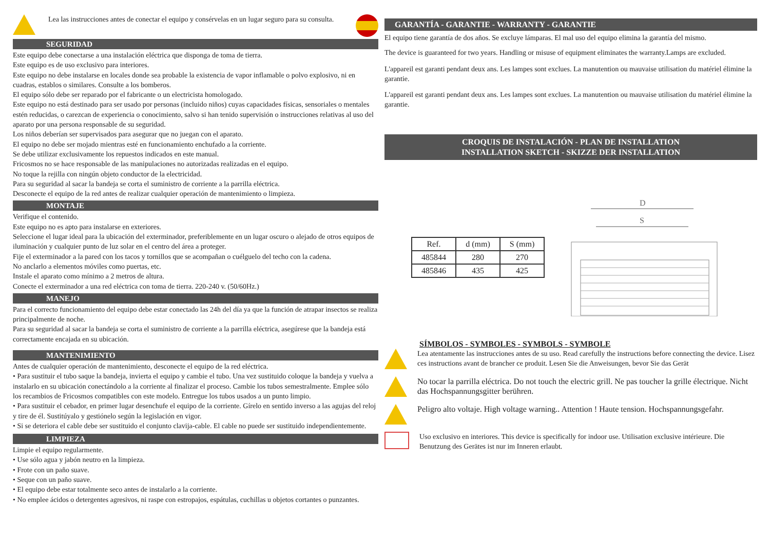Lea las instrucciones antes de conectar el equipo y consérvelas en un lugar seguro para su consulta.
SEGURIDAD
Este equipo debe conectarse a una instalación eléctrica que disponga de toma de tierra.
Este equipo es de uso exclusivo para interiores.
Este equipo no debe instalarse en locales donde sea probable la existencia de vapor inflamable o polvo explosivo, ni en cuadras, establos o similares. Consulte a los bomberos.
El equipo sólo debe ser reparado por el fabricante o un electricista homologado.
Este equipo no está destinado para ser usado por personas (incluido niños) cuyas capacidades físicas, sensoriales o mentales estén reducidas, o carezcan de experiencia o conocimiento, salvo si han tenido supervisión o instrucciones relativas al uso del aparato por una persona responsable de su seguridad.
Los niños deberían ser supervisados para asegurar que no juegan con el aparato.
El equipo no debe ser mojado mientras esté en funcionamiento enchufado a la corriente.
Se debe utilizar exclusivamente los repuestos indicados en este manual.
Fricosmos no se hace responsable de las manipulaciones no autorizadas realizadas en el equipo.
No toque la rejilla con ningún objeto conductor de la electricidad.
Para su seguridad al sacar la bandeja se corta el suministro de corriente a la parrilla eléctrica.
Desconecte el equipo de la red antes de realizar cualquier operación de mantenimiento o limpieza.
MONTAJE
Verifique el contenido.
Este equipo no es apto para instalarse en exteriores.
Seleccione el lugar ideal para la ubicación del exterminador, preferiblemente en un lugar oscuro o alejado de otros equipos de iluminación y cualquier punto de luz solar en el centro del área a proteger.
Fije el exterminador a la pared con los tacos y tornillos que se acompañan o cuélguelo del techo con la cadena.
No anclarlo a elementos móviles como puertas, etc.
Instale el aparato como mínimo a 2 metros de altura.
Conecte el exterminador a una red eléctrica con toma de tierra. 220-240 v. (50/60Hz.)
MANEJO
Para el correcto funcionamiento del equipo debe estar conectado las 24h del día ya que la función de atrapar insectos se realiza principalmente de noche.
Para su seguridad al sacar la bandeja se corta el suministro de corriente a la parrilla eléctrica, asegúrese que la bandeja está correctamente encajada en su ubicación.
MANTENIMIENTO
Antes de cualquier operación de mantenimiento, desconecte el equipo de la red eléctrica.
• Para sustituir el tubo saque la bandeja, invierta el equipo y cambie el tubo. Una vez sustituido coloque la bandeja y vuelva a instalarlo en su ubicación conectándolo a la corriente al finalizar el proceso. Cambie los tubos semestralmente. Emplee sólo los recambios de Fricosmos compatibles con este modelo. Entregue los tubos usados a un punto limpio.
• Para sustituir el cebador, en primer lugar desenchufe el equipo de la corriente. Gírelo en sentido inverso a las agujas del reloj y tire de él. Sustitúyalo y gestiónelo según la legislación en vigor.
• Si se deteriora el cable debe ser sustituido el conjunto clavija-cable. El cable no puede ser sustituido independientemente.
LIMPIEZA
Limpie el equipo regularmente.
• Use sólo agua y jabón neutro en la limpieza.
• Frote con un paño suave.
• Seque con un paño suave.
• El equipo debe estar totalmente seco antes de instalarlo a la corriente.
• No emplee ácidos o detergentes agresivos, ni raspe con estropajos, espátulas, cuchillas u objetos cortantes o punzantes.
GARANTÍA - GARANTIE - WARRANTY - GARANTIE
El equipo tiene garantía de dos años. Se excluye lámparas. El mal uso del equipo elimina la garantía del mismo.
The device is guaranteed for two years. Handling or misuse of equipment eliminates the warranty.Lamps are excluded.
L'appareil est garanti pendant deux ans. Les lampes sont exclues. La manutention ou mauvaise utilisation du matériel élimine la garantie.
L'appareil est garanti pendant deux ans. Les lampes sont exclues. La manutention ou mauvaise utilisation du matériel élimine la garantie.
CROQUIS DE INSTALACIÓN - PLAN DE INSTALLATION
INSTALLATION SKETCH - SKIZZE DER INSTALLATION
| Ref. | d (mm) | S (mm) |
| --- | --- | --- |
| 485844 | 280 | 270 |
| 485846 | 435 | 425 |
D
S
SÍMBOLOS - SYMBOLES - SYMBOLS - SYMBOLE
Lea atentamente las instrucciones antes de su uso. Read carefully the instructions before connecting the device. Lisez ces instructions avant de brancher ce produit. Lesen Sie die Anweisungen, bevor Sie das Gerät
No tocar la parrilla eléctrica. Do not touch the electric grill. Ne pas toucher la grille électrique. Nicht das Hochspannungsgitter berühren.
Peligro alto voltaje. High voltage warning.. Attention ! Haute tension. Hochspannungsgefahr.
Uso exclusivo en interiores. This device is specifically for indoor use. Utilisation exclusive intérieure. Die Benutzung des Gerätes ist nur im Inneren erlaubt.